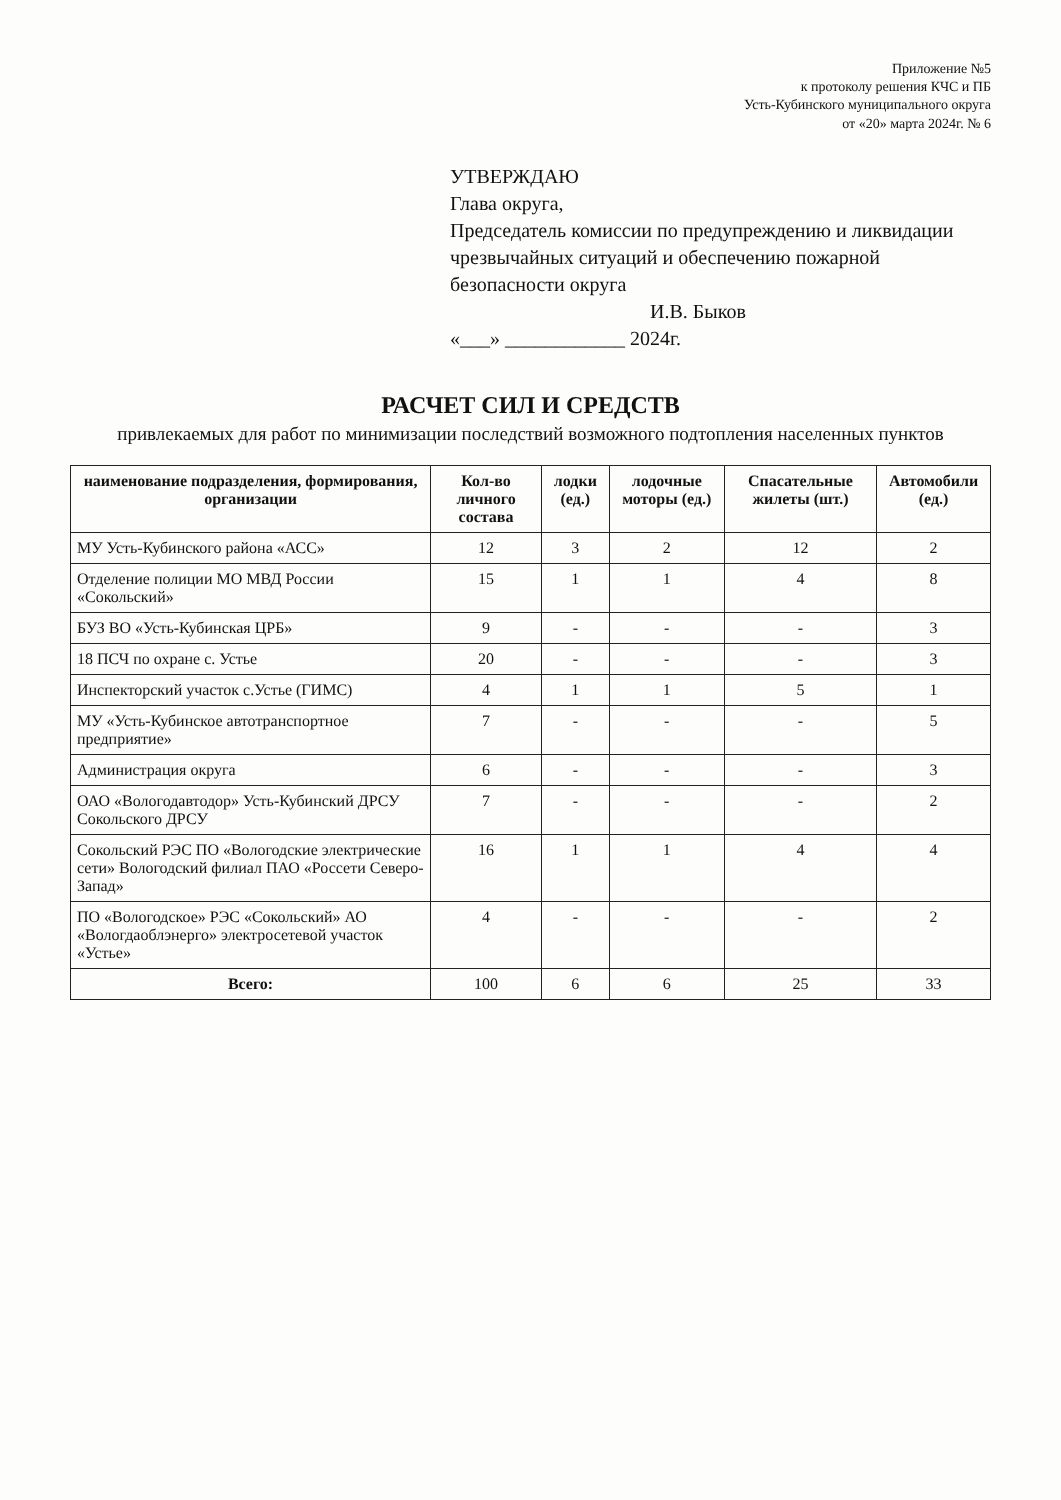Приложение №5
к протоколу решения КЧС и ПБ
Усть-Кубинского муниципального округа
от «20» марта 2024г. № 6
УТВЕРЖДАЮ
Глава округа,
Председатель комиссии по предупреждению и ликвидации чрезвычайных ситуаций и обеспечению пожарной безопасности округа
И.В. Быков
«___» ____________ 2024г.
РАСЧЕТ СИЛ И СРЕДСТВ
привлекаемых для работ по минимизации последствий возможного подтопления населенных пунктов
| наименование подразделения, формирования, организации | Кол-во личного состава | лодки (ед.) | лодочные моторы (ед.) | Спасательные жилеты (шт.) | Автомобили (ед.) |
| --- | --- | --- | --- | --- | --- |
| МУ Усть-Кубинского района «АСС» | 12 | 3 | 2 | 12 | 2 |
| Отделение полиции МО МВД России «Сокольский» | 15 | 1 | 1 | 4 | 8 |
| БУЗ ВО «Усть-Кубинская ЦРБ» | 9 | - | - | - | 3 |
| 18 ПСЧ по охране с. Устье | 20 | - | - | - | 3 |
| Инспекторский участок с.Устье (ГИМС) | 4 | 1 | 1 | 5 | 1 |
| МУ «Усть-Кубинское автотранспортное предприятие» | 7 | - | - | - | 5 |
| Администрация округа | 6 | - | - | - | 3 |
| ОАО «Вологодавтодор» Усть-Кубинский ДРСУ Сокольского ДРСУ | 7 | - | - | - | 2 |
| Сокольский РЭС ПО «Вологодские электрические сети» Вологодский филиал ПАО «Россети Северо-Запад» | 16 | 1 | 1 | 4 | 4 |
| ПО «Вологодское» РЭС «Сокольский» АО «Вологдаоблэнерго» электросетевой участок «Устье» | 4 | - | - | - | 2 |
| Всего: | 100 | 6 | 6 | 25 | 33 |